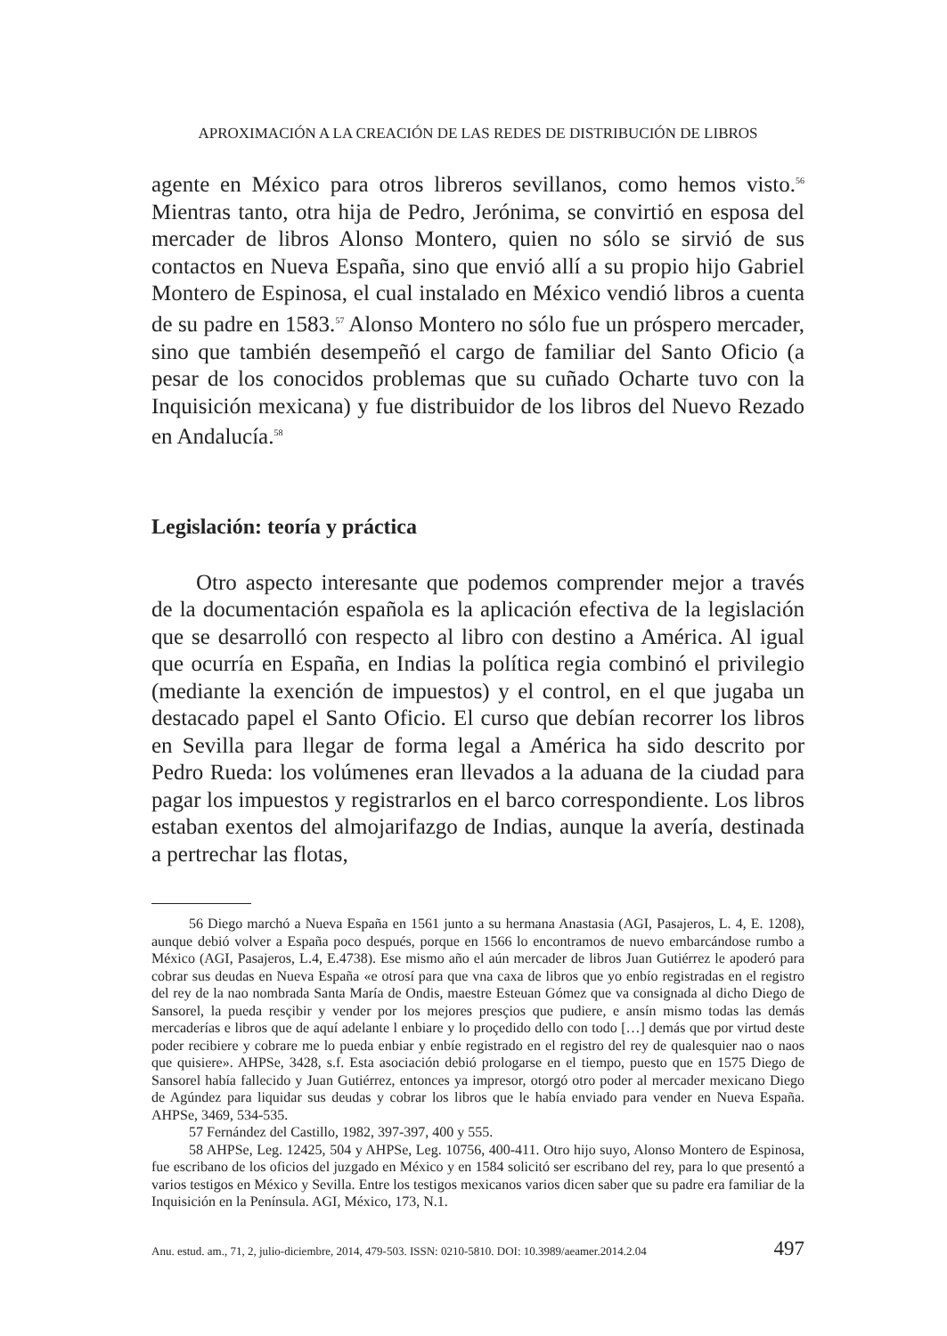APROXIMACIÓN A LA CREACIÓN DE LAS REDES DE DISTRIBUCIÓN DE LIBROS
agente en México para otros libreros sevillanos, como hemos visto.<sup>56</sup> Mientras tanto, otra hija de Pedro, Jerónima, se convirtió en esposa del mercader de libros Alonso Montero, quien no sólo se sirvió de sus contactos en Nueva España, sino que envió allí a su propio hijo Gabriel Montero de Espinosa, el cual instalado en México vendió libros a cuenta de su padre en 1583.<sup>57</sup> Alonso Montero no sólo fue un próspero mercader, sino que también desempeñó el cargo de familiar del Santo Oficio (a pesar de los conocidos problemas que su cuñado Ocharte tuvo con la Inquisición mexicana) y fue distribuidor de los libros del Nuevo Rezado en Andalucía.<sup>58</sup>
Legislación: teoría y práctica
Otro aspecto interesante que podemos comprender mejor a través de la documentación española es la aplicación efectiva de la legislación que se desarrolló con respecto al libro con destino a América. Al igual que ocurría en España, en Indias la política regia combinó el privilegio (mediante la exención de impuestos) y el control, en el que jugaba un destacado papel el Santo Oficio. El curso que debían recorrer los libros en Sevilla para llegar de forma legal a América ha sido descrito por Pedro Rueda: los volúmenes eran llevados a la aduana de la ciudad para pagar los impuestos y registrarlos en el barco correspondiente. Los libros estaban exentos del almojarifazgo de Indias, aunque la avería, destinada a pertrechar las flotas,
56 Diego marchó a Nueva España en 1561 junto a su hermana Anastasia (AGI, Pasajeros, L. 4, E. 1208), aunque debió volver a España poco después, porque en 1566 lo encontramos de nuevo embarcándose rumbo a México (AGI, Pasajeros, L.4, E.4738). Ese mismo año el aún mercader de libros Juan Gutiérrez le apoderó para cobrar sus deudas en Nueva España «e otrosí para que vna caxa de libros que yo enbío registradas en el registro del rey de la nao nombrada Santa María de Ondis, maestre Esteuan Gómez que va consignada al dicho Diego de Sansorel, la pueda resçibir y vender por los mejores presçios que pudiere, e ansín mismo todas las demás mercaderías e libros que de aquí adelante l enbiare y lo proçedido dello con todo […] demás que por virtud deste poder recibiere y cobrare me lo pueda enbiar y enbíe registrado en el registro del rey de qualesquier nao o naos que quisiere». AHPSe, 3428, s.f. Esta asociación debió prologarse en el tiempo, puesto que en 1575 Diego de Sansorel había fallecido y Juan Gutiérrez, entonces ya impresor, otorgó otro poder al mercader mexicano Diego de Agúndez para liquidar sus deudas y cobrar los libros que le había enviado para vender en Nueva España. AHPSe, 3469, 534-535.
57 Fernández del Castillo, 1982, 397-397, 400 y 555.
58 AHPSe, Leg. 12425, 504 y AHPSe, Leg. 10756, 400-411. Otro hijo suyo, Alonso Montero de Espinosa, fue escribano de los oficios del juzgado en México y en 1584 solicitó ser escribano del rey, para lo que presentó a varios testigos en México y Sevilla. Entre los testigos mexicanos varios dicen saber que su padre era familiar de la Inquisición en la Península. AGI, México, 173, N.1.
Anu. estud. am., 71, 2, julio-diciembre, 2014, 479-503. ISSN: 0210-5810. DOI: 10.3989/aeamer.2014.2.04 497